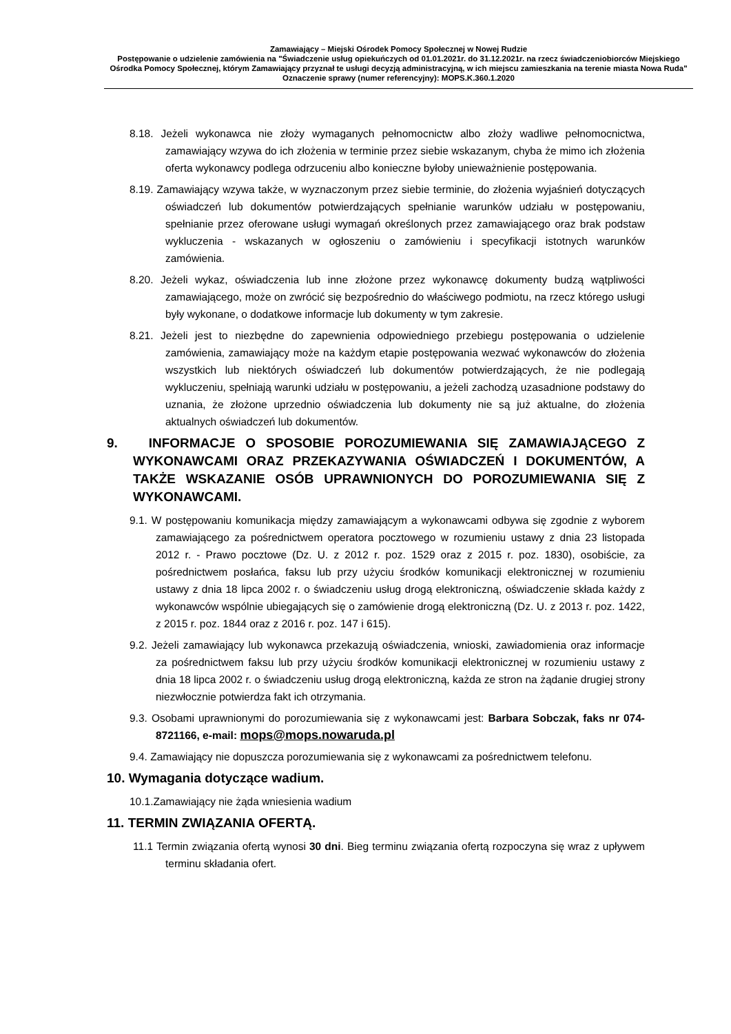Zamawiający – Miejski Ośrodek Pomocy Społecznej w Nowej Rudzie
Postępowanie o udzielenie zamówienia na "Świadczenie usług opiekuńczych od 01.01.2021r. do 31.12.2021r. na rzecz świadczeniobiorców Miejskiego Ośrodka Pomocy Społecznej, którym Zamawiający przyznał te usługi decyzją administracyjną, w ich miejscu zamieszkania na terenie miasta Nowa Ruda"
Oznaczenie sprawy (numer referencyjny): MOPS.K.360.1.2020
8.18. Jeżeli wykonawca nie złoży wymaganych pełnomocnictw albo złoży wadliwe pełnomocnictwa, zamawiający wzywa do ich złożenia w terminie przez siebie wskazanym, chyba że mimo ich złożenia oferta wykonawcy podlega odrzuceniu albo konieczne byłoby unieważnienie postępowania.
8.19. Zamawiający wzywa także, w wyznaczonym przez siebie terminie, do złożenia wyjaśnień dotyczących oświadczeń lub dokumentów potwierdzających spełnianie warunków udziału w postępowaniu, spełnianie przez oferowane usługi wymagań określonych przez zamawiającego oraz brak podstaw wykluczenia - wskazanych w ogłoszeniu o zamówieniu i specyfikacji istotnych warunków zamówienia.
8.20. Jeżeli wykaz, oświadczenia lub inne złożone przez wykonawcę dokumenty budzą wątpliwości zamawiającego, może on zwrócić się bezpośrednio do właściwego podmiotu, na rzecz którego usługi były wykonane, o dodatkowe informacje lub dokumenty w tym zakresie.
8.21. Jeżeli jest to niezbędne do zapewnienia odpowiedniego przebiegu postępowania o udzielenie zamówienia, zamawiający może na każdym etapie postępowania wezwać wykonawców do złożenia wszystkich lub niektórych oświadczeń lub dokumentów potwierdzających, że nie podlegają wykluczeniu, spełniają warunki udziału w postępowaniu, a jeżeli zachodzą uzasadnione podstawy do uznania, że złożone uprzednio oświadczenia lub dokumenty nie są już aktualne, do złożenia aktualnych oświadczeń lub dokumentów.
9. INFORMACJE O SPOSOBIE POROZUMIEWANIA SIĘ ZAMAWIAJĄCEGO Z WYKONAWCAMI ORAZ PRZEKAZYWANIA OŚWIADCZEŃ I DOKUMENTÓW, A TAKŻE WSKAZANIE OSÓB UPRAWNIONYCH DO POROZUMIEWANIA SIĘ Z WYKONAWCAMI.
9.1. W postępowaniu komunikacja między zamawiającym a wykonawcami odbywa się zgodnie z wyborem zamawiającego za pośrednictwem operatora pocztowego w rozumieniu ustawy z dnia 23 listopada 2012 r. - Prawo pocztowe (Dz. U. z 2012 r. poz. 1529 oraz z 2015 r. poz. 1830), osobiście, za pośrednictwem posłańca, faksu lub przy użyciu środków komunikacji elektronicznej w rozumieniu ustawy z dnia 18 lipca 2002 r. o świadczeniu usług drogą elektroniczną, oświadczenie składa każdy z wykonawców wspólnie ubiegających się o zamówienie drogą elektroniczną (Dz. U. z 2013 r. poz. 1422, z 2015 r. poz. 1844 oraz z 2016 r. poz. 147 i 615).
9.2. Jeżeli zamawiający lub wykonawca przekazują oświadczenia, wnioski, zawiadomienia oraz informacje za pośrednictwem faksu lub przy użyciu środków komunikacji elektronicznej w rozumieniu ustawy z dnia 18 lipca 2002 r. o świadczeniu usług drogą elektroniczną, każda ze stron na żądanie drugiej strony niezwłocznie potwierdza fakt ich otrzymania.
9.3. Osobami uprawnionymi do porozumiewania się z wykonawcami jest: Barbara Sobczak, faks nr 074-8721166, e-mail: mops@mops.nowaruda.pl
9.4. Zamawiający nie dopuszcza porozumiewania się z wykonawcami za pośrednictwem telefonu.
10. Wymagania dotyczące wadium.
10.1.Zamawiający nie żąda wniesienia wadium
11. TERMIN ZWIĄZANIA OFERTĄ.
11.1 Termin związania ofertą wynosi 30 dni. Bieg terminu związania ofertą rozpoczyna się wraz z upływem terminu składania ofert.